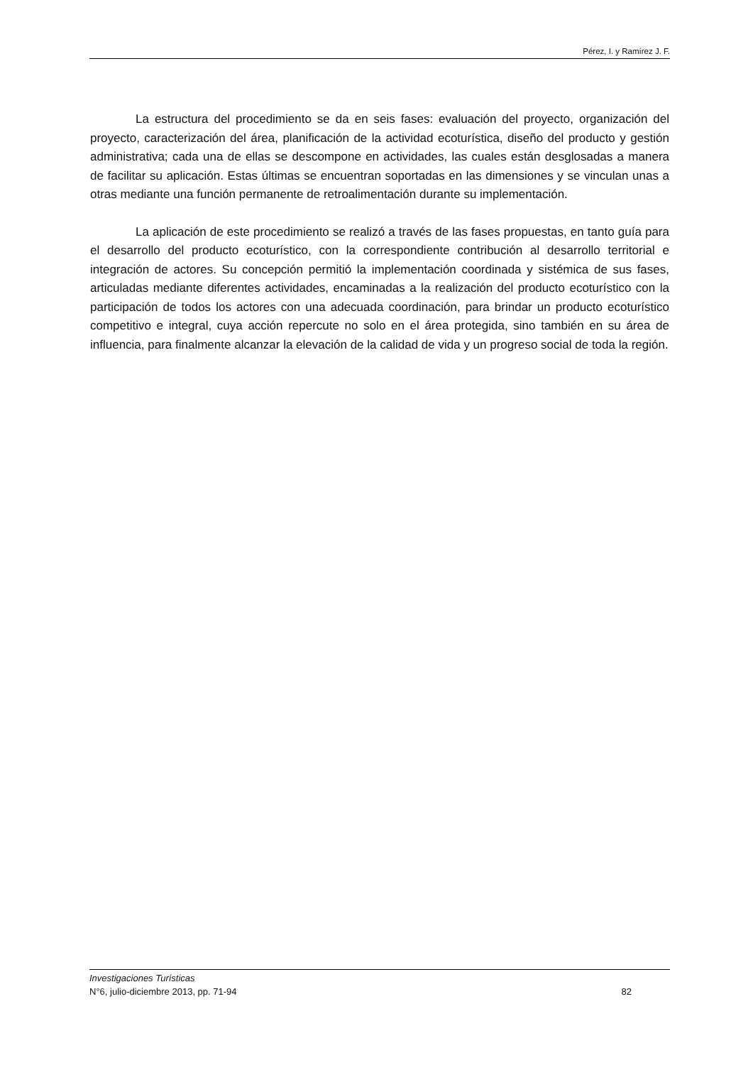Pérez, I. y Ramírez J. F.
La estructura del procedimiento se da en seis fases: evaluación del proyecto, organización del proyecto, caracterización del área, planificación de la actividad ecoturística, diseño del producto y gestión administrativa; cada una de ellas se descompone en actividades, las cuales están desglosadas a manera de facilitar su aplicación. Estas últimas se encuentran soportadas en las dimensiones y se vinculan unas a otras mediante una función permanente de retroalimentación durante su implementación.
La aplicación de este procedimiento se realizó a través de las fases propuestas, en tanto guía para el desarrollo del producto ecoturístico, con la correspondiente contribución al desarrollo territorial e integración de actores. Su concepción permitió la implementación coordinada y sistémica de sus fases, articuladas mediante diferentes actividades, encaminadas a la realización del producto ecoturístico con la participación de todos los actores con una adecuada coordinación, para brindar un producto ecoturístico competitivo e integral, cuya acción repercute no solo en el área protegida, sino también en su área de influencia, para finalmente alcanzar la elevación de la calidad de vida y un progreso social de toda la región.
Investigaciones Turísticas
N°6, julio-diciembre 2013, pp. 71-94 82